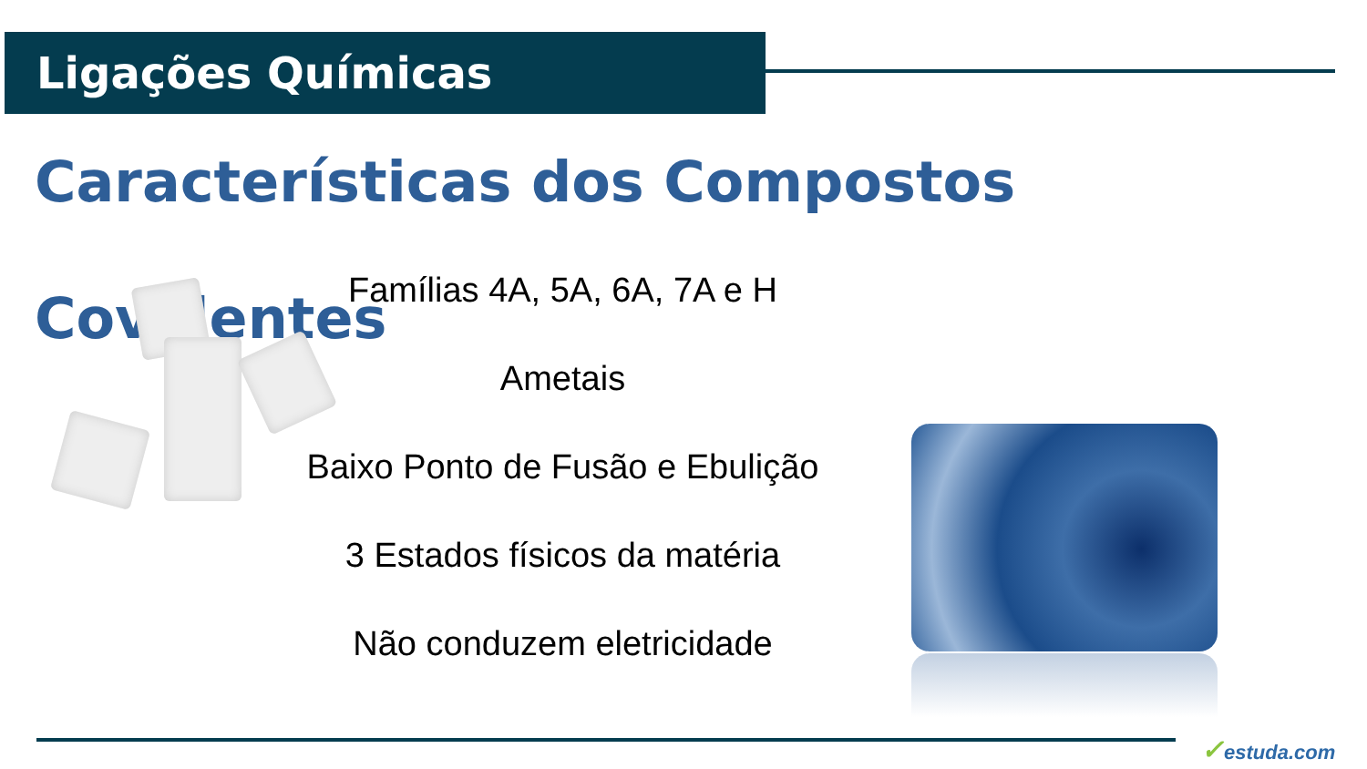Ligações Químicas
Características dos Compostos Covalentes
Famílias 4A, 5A, 6A, 7A e H
Ametais
Baixo Ponto de Fusão e Ebulição
3 Estados físicos da matéria
Não conduzem eletricidade
✓estuda.com